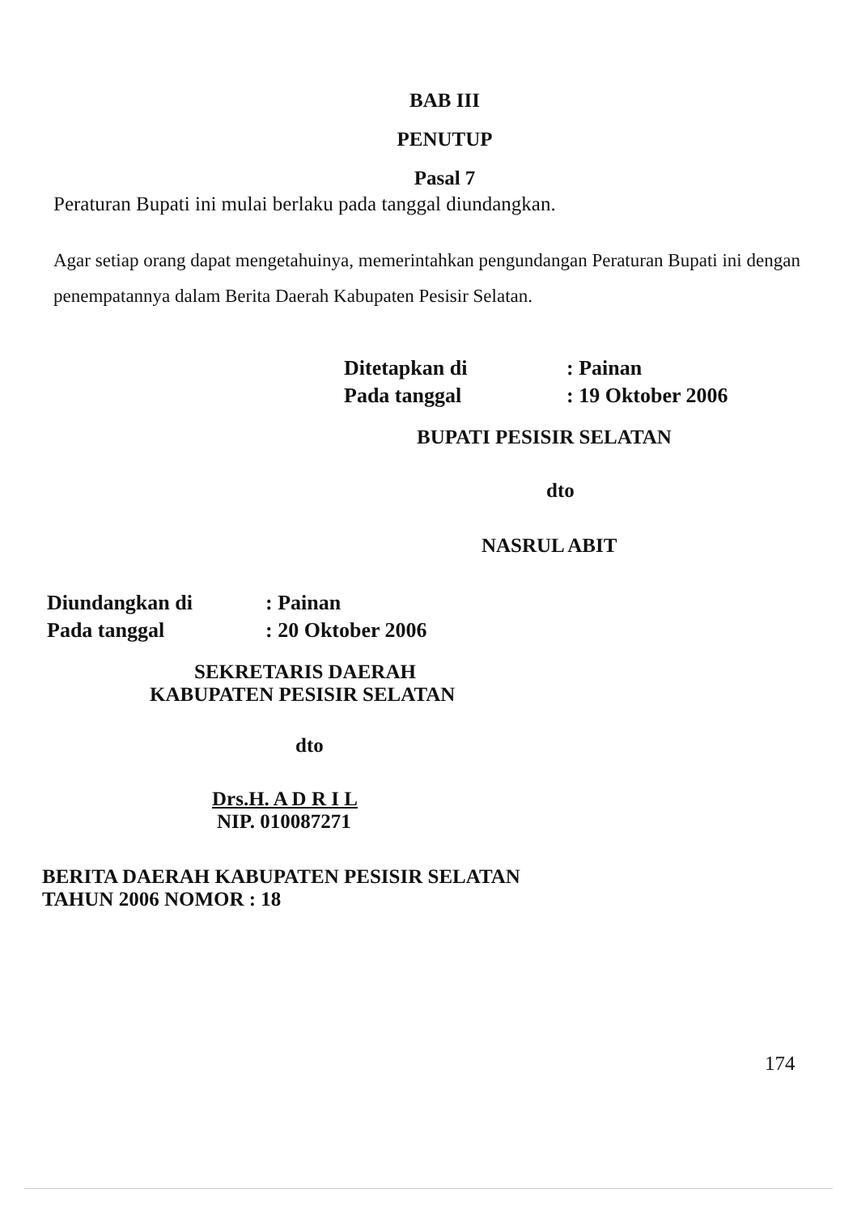BAB III
PENUTUP
Pasal 7
Peraturan Bupati ini mulai berlaku pada tanggal diundangkan.
Agar setiap orang dapat mengetahuinya, memerintahkan pengundangan Peraturan Bupati ini dengan penempatannya dalam Berita Daerah Kabupaten Pesisir Selatan.
| Ditetapkan di | : Painan |
| Pada tanggal | : 19 Oktober 2006 |
BUPATI PESISIR SELATAN
dto
NASRUL ABIT
| Diundangkan di | : Painan |
| Pada tanggal | : 20 Oktober 2006 |
SEKRETARIS DAERAH
KABUPATEN PESISIR SELATAN
dto
Drs.H. A D R I L
NIP. 010087271
BERITA DAERAH KABUPATEN PESISIR SELATAN
TAHUN 2006 NOMOR : 18
174